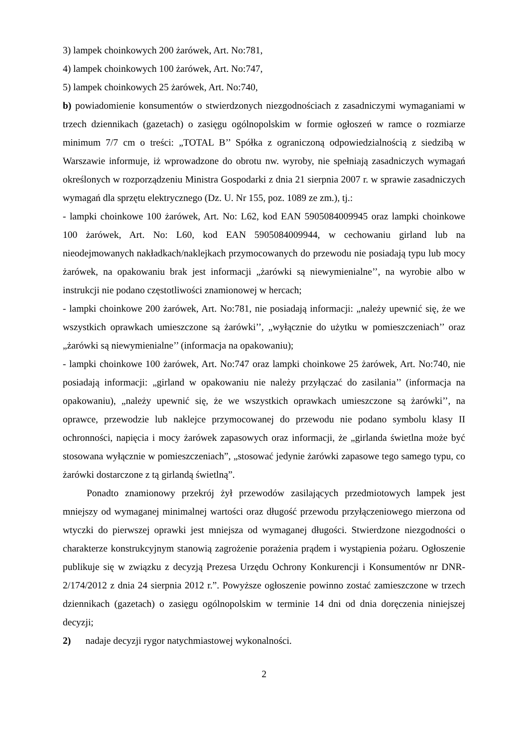3) lampek choinkowych 200 żarówek, Art. No:781,
4) lampek choinkowych 100 żarówek, Art. No:747,
5) lampek choinkowych 25 żarówek, Art. No:740,
b) powiadomienie konsumentów o stwierdzonych niezgodnościach z zasadniczymi wymaganiami w trzech dziennikach (gazetach) o zasięgu ogólnopolskim w formie ogłoszeń w ramce o rozmiarze minimum 7/7 cm o treści: „TOTAL B’’ Spółka z ograniczoną odpowiedzialnością z siedzibą w Warszawie informuje, iż wprowadzone do obrotu nw. wyroby, nie spełniają zasadniczych wymagań określonych w rozporządzeniu Ministra Gospodarki z dnia 21 sierpnia 2007 r. w sprawie zasadniczych wymagań dla sprzętu elektrycznego (Dz. U. Nr 155, poz. 1089 ze zm.), tj.:
- lampki choinkowe 100 żarówek, Art. No: L62, kod EAN 5905084009945 oraz lampki choinkowe 100 żarówek, Art. No: L60, kod EAN 5905084009944, w cechowaniu girland lub na nieodejmowanych nakładkach/naklejkach przymocowanych do przewodu nie posiadają typu lub mocy żarówek, na opakowaniu brak jest informacji „żarówki są niewymienialne’’, na wyrobie albo w instrukcji nie podano częstotliwości znamionowej w hercach;
- lampki choinkowe 200 żarówek, Art. No:781, nie posiadają informacji: „należy upewnić się, że we wszystkich oprawkach umieszczone są żarówki’’, „wyłącznie do użytku w pomieszczeniach’’ oraz „żarówki są niewymienialne’’ (informacja na opakowaniu);
- lampki choinkowe 100 żarówek, Art. No:747 oraz lampki choinkowe 25 żarówek, Art. No:740, nie posiadają informacji: „girland w opakowaniu nie należy przyłączać do zasilania’’ (informacja na opakowaniu), „należy upewnić się, że we wszystkich oprawkach umieszczone są żarówki’’, na oprawce, przewodzie lub naklejce przymocowanej do przewodu nie podano symbolu klasy II ochronności, napięcia i mocy żarówek zapasowych oraz informacji, że „girlanda świetlna może być stosowana wyłącznie w pomieszczeniach”, „stosować jedynie żarówki zapasowe tego samego typu, co żarówki dostarczone z tą girlandą świetlną”.
Ponadto znamionowy przekrój żył przewodów zasilających przedmiotowych lampek jest mniejszy od wymaganej minimalnej wartości oraz długość przewodu przyłączeniowego mierzona od wtyczki do pierwszej oprawki jest mniejsza od wymaganej długości. Stwierdzone niezgodności o charakterze konstrukcyjnym stanowią zagrożenie porażenia prądem i wystąpienia pożaru. Ogłoszenie publikuje się w związku z decyzją Prezesa Urzędu Ochrony Konkurencji i Konsumentów nr DNR-2/174/2012 z dnia 24 sierpnia 2012 r.”. Powyższe ogłoszenie powinno zostać zamieszczone w trzech dziennikach (gazetach) o zasięgu ogólnopolskim w terminie 14 dni od dnia doręczenia niniejszej decyzji;
2) nadaje decyzji rygor natychmiastowej wykonalności.
2